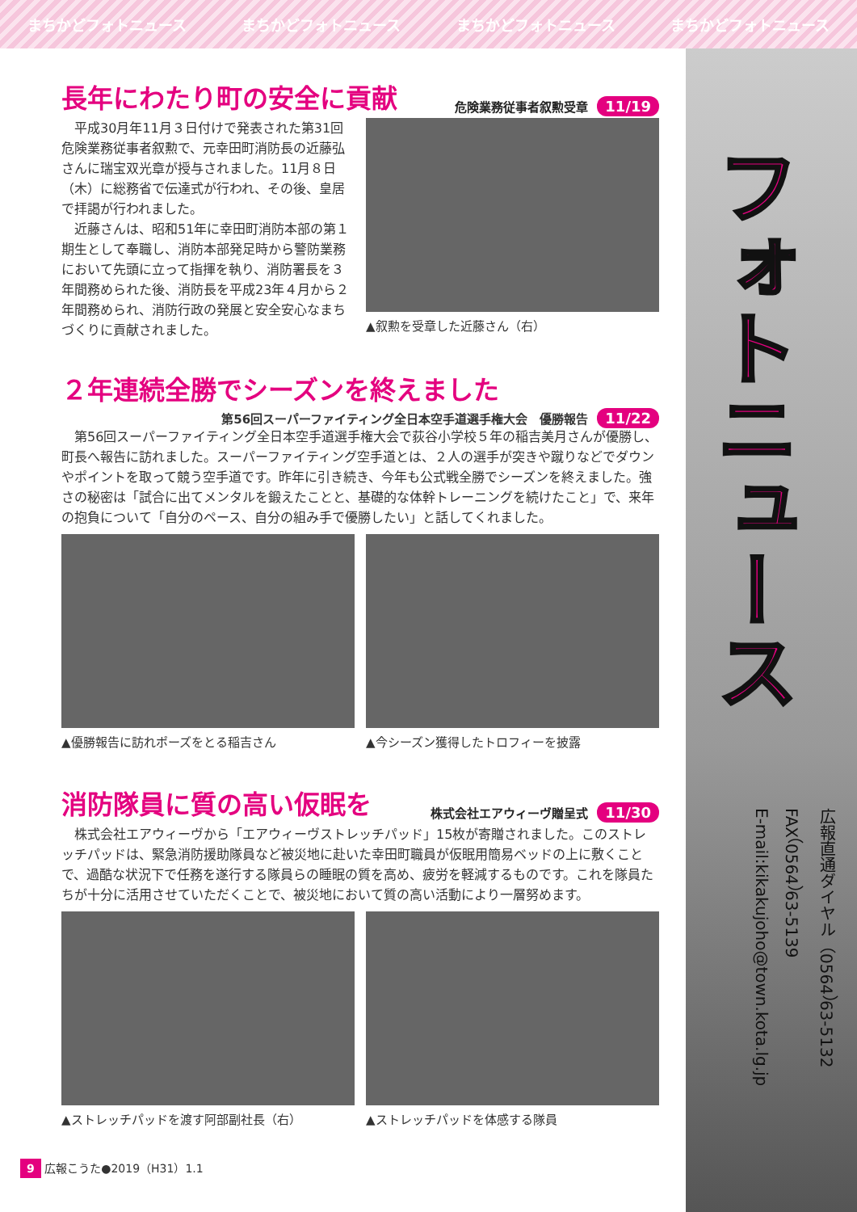まちかどフォトニュース まちかどフォトニュース まちかどフォトニュース まちかどフォトニュース
フォトニュース
広報直通ダイヤル（0564）63-5132
FAX（0564）63-5139
E-mail:kikakujoho@town.kota.lg.jp
長年にわたり町の安全に貢献 危険業務従事者叙勲受章 11/19
平成30月年11月３日付けで発表された第31回危険業務従事者叙勲で、元幸田町消防長の近藤弘さんに瑞宝双光章が授与されました。11月８日（木）に総務省で伝達式が行われ、その後、皇居で拝謁が行われました。
近藤さんは、昭和51年に幸田町消防本部の第１期生として奉職し、消防本部発足時から警防業務において先頭に立って指揮を執り、消防署長を３年間務められた後、消防長を平成23年４月から２年間務められ、消防行政の発展と安全安心なまちづくりに貢献されました。
▲叙勲を受章した近藤さん（右）
２年連続全勝でシーズンを終えました
第56回スーパーファイティング全日本空手道選手権大会　優勝報告 11/22
第56回スーパーファイティング全日本空手道選手権大会で荻谷小学校５年の稲吉美月さんが優勝し、町長へ報告に訪れました。スーパーファイティング空手道とは、２人の選手が突きや蹴りなどでダウンやポイントを取って競う空手道です。昨年に引き続き、今年も公式戦全勝でシーズンを終えました。強さの秘密は「試合に出てメンタルを鍛えたことと、基礎的な体幹トレーニングを続けたこと」で、来年の抱負について「自分のペース、自分の組み手で優勝したい」と話してくれました。
▲優勝報告に訪れポーズをとる稲吉さん ▲今シーズン獲得したトロフィーを披露
消防隊員に質の高い仮眠を 株式会社エアウィーヴ贈呈式 11/30
株式会社エアウィーヴから「エアウィーヴストレッチパッド」15枚が寄贈されました。このストレッチパッドは、緊急消防援助隊員など被災地に赴いた幸田町職員が仮眠用簡易ベッドの上に敷くことで、過酷な状況下で任務を遂行する隊員らの睡眠の質を高め、疲労を軽減するものです。これを隊員たちが十分に活用させていただくことで、被災地において質の高い活動により一層努めます。
▲ストレッチパッドを渡す阿部副社長（右）
▲ストレッチパッドを体感する隊員
9 広報こうた●2019（H31）1.1